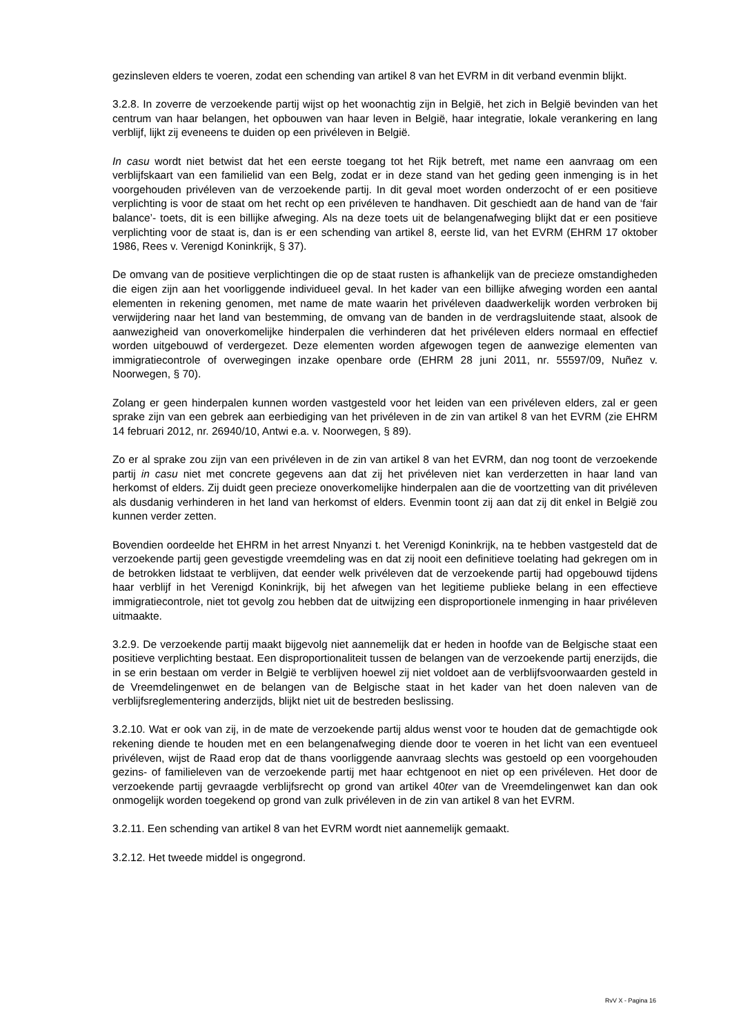gezinsleven elders te voeren, zodat een schending van artikel 8 van het EVRM in dit verband evenmin blijkt.
3.2.8. In zoverre de verzoekende partij wijst op het woonachtig zijn in België, het zich in België bevinden van het centrum van haar belangen, het opbouwen van haar leven in België, haar integratie, lokale verankering en lang verblijf, lijkt zij eveneens te duiden op een privéleven in België.
In casu wordt niet betwist dat het een eerste toegang tot het Rijk betreft, met name een aanvraag om een verblijfskaart van een familielid van een Belg, zodat er in deze stand van het geding geen inmenging is in het voorgehouden privéleven van de verzoekende partij. In dit geval moet worden onderzocht of er een positieve verplichting is voor de staat om het recht op een privéleven te handhaven. Dit geschiedt aan de hand van de ‘fair balance’- toets, dit is een billijke afweging. Als na deze toets uit de belangenafweging blijkt dat er een positieve verplichting voor de staat is, dan is er een schending van artikel 8, eerste lid, van het EVRM (EHRM 17 oktober 1986, Rees v. Verenigd Koninkrijk, § 37).
De omvang van de positieve verplichtingen die op de staat rusten is afhankelijk van de precieze omstandigheden die eigen zijn aan het voorliggende individueel geval. In het kader van een billijke afweging worden een aantal elementen in rekening genomen, met name de mate waarin het privéleven daadwerkelijk worden verbroken bij verwijdering naar het land van bestemming, de omvang van de banden in de verdragsluitende staat, alsook de aanwezigheid van onoverkomelijke hinderpalen die verhinderen dat het privéleven elders normaal en effectief worden uitgebouwd of verdergezet. Deze elementen worden afgewogen tegen de aanwezige elementen van immigratiecontrole of overwegingen inzake openbare orde (EHRM 28 juni 2011, nr. 55597/09, Nuñez v. Noorwegen, § 70).
Zolang er geen hinderpalen kunnen worden vastgesteld voor het leiden van een privéleven elders, zal er geen sprake zijn van een gebrek aan eerbiediging van het privéleven in de zin van artikel 8 van het EVRM (zie EHRM 14 februari 2012, nr. 26940/10, Antwi e.a. v. Noorwegen, § 89).
Zo er al sprake zou zijn van een privéleven in de zin van artikel 8 van het EVRM, dan nog toont de verzoekende partij in casu niet met concrete gegevens aan dat zij het privéleven niet kan verderzetten in haar land van herkomst of elders. Zij duidt geen precieze onoverkomelijke hinderpalen aan die de voortzetting van dit privéleven als dusdanig verhinderen in het land van herkomst of elders. Evenmin toont zij aan dat zij dit enkel in België zou kunnen verder zetten.
Bovendien oordeelde het EHRM in het arrest Nnyanzi t. het Verenigd Koninkrijk, na te hebben vastgesteld dat de verzoekende partij geen gevestigde vreemdeling was en dat zij nooit een definitieve toelating had gekregen om in de betrokken lidstaat te verblijven, dat eender welk privéleven dat de verzoekende partij had opgebouwd tijdens haar verblijf in het Verenigd Koninkrijk, bij het afwegen van het legitieme publieke belang in een effectieve immigratiecontrole, niet tot gevolg zou hebben dat de uitwijzing een disproportionele inmenging in haar privéleven uitmaakte.
3.2.9. De verzoekende partij maakt bijgevolg niet aannemelijk dat er heden in hoofde van de Belgische staat een positieve verplichting bestaat. Een disproportionaliteit tussen de belangen van de verzoekende partij enerzijds, die in se erin bestaan om verder in België te verblijven hoewel zij niet voldoet aan de verblijfsvoorwaarden gesteld in de Vreemdelingenwet en de belangen van de Belgische staat in het kader van het doen naleven van de verblijfsreglementering anderzijds, blijkt niet uit de bestreden beslissing.
3.2.10. Wat er ook van zij, in de mate de verzoekende partij aldus wenst voor te houden dat de gemachtigde ook rekening diende te houden met en een belangenafweging diende door te voeren in het licht van een eventueel privéleven, wijst de Raad erop dat de thans voorliggende aanvraag slechts was gestoeld op een voorgehouden gezins- of familieleven van de verzoekende partij met haar echtgenoot en niet op een privéleven. Het door de verzoekende partij gevraagde verblijfsrecht op grond van artikel 40ter van de Vreemdelingenwet kan dan ook onmogelijk worden toegekend op grond van zulk privéleven in de zin van artikel 8 van het EVRM.
3.2.11. Een schending van artikel 8 van het EVRM wordt niet aannemelijk gemaakt.
3.2.12. Het tweede middel is ongegrond.
RvV X - Pagina 16